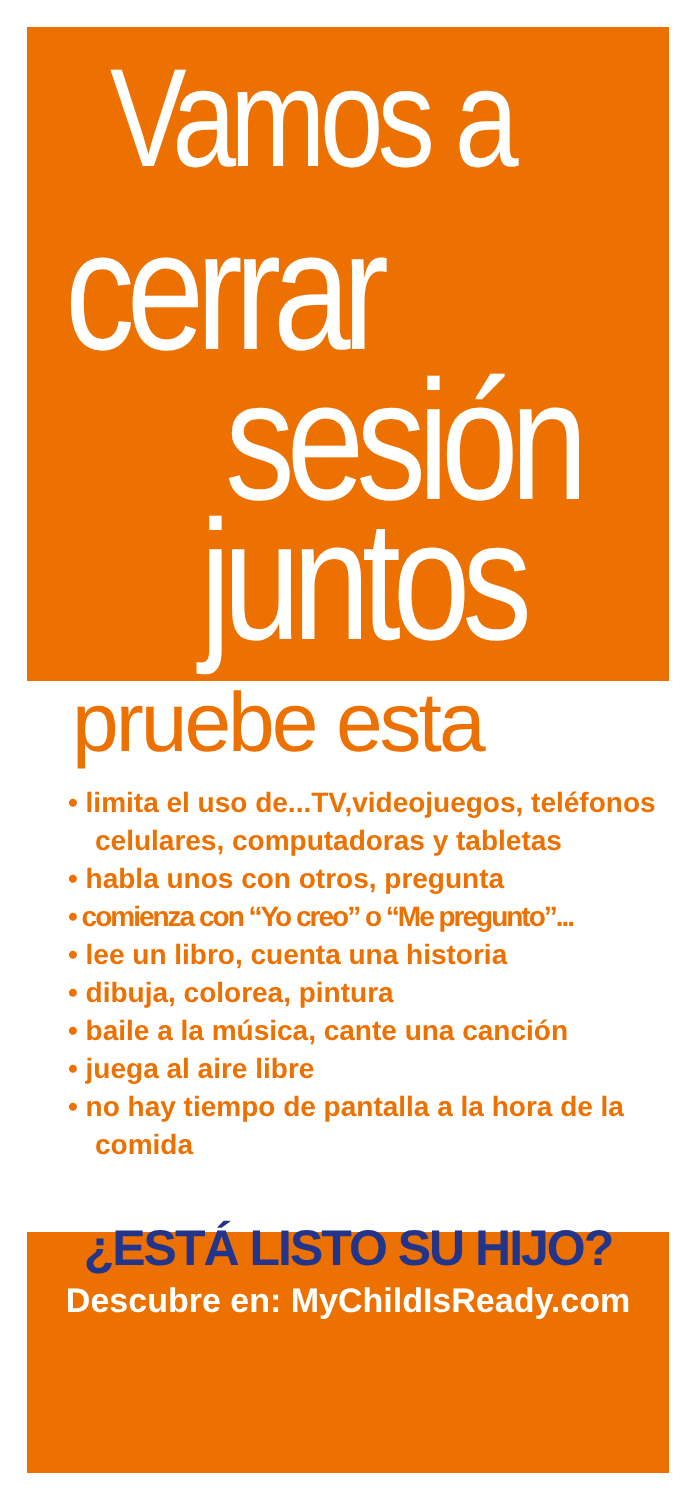Vamos a
cerrar
sesión
juntos
pruebe esta
• limita el uso de...TV,videojuegos, teléfonos celulares, computadoras y tabletas
• habla unos con otros, pregunta
• comienza con “Yo creo” o “Me pregunto”...
• lee un libro, cuenta una historia
• dibuja, colorea, pintura
• baile a la música, cante una canción
• juega al aire libre
• no hay tiempo de pantalla a la hora de la comida
¿ESTÁ LISTO SU HIJO?
Descubre en: MyChildIsReady.com